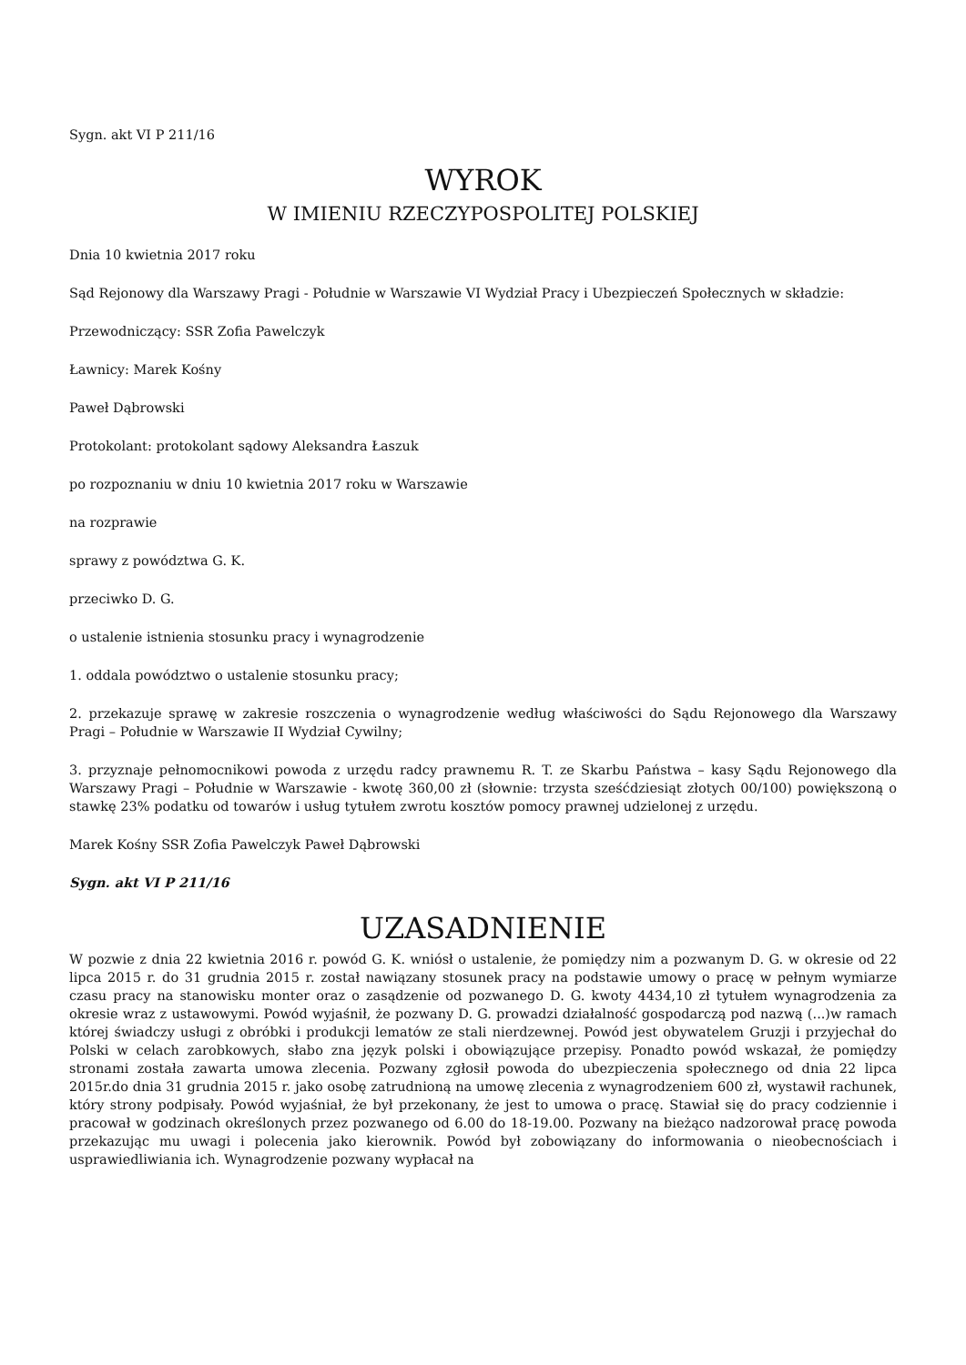Sygn. akt VI P 211/16
WYROK
W IMIENIU RZECZYPOSPOLITEJ POLSKIEJ
Dnia 10 kwietnia 2017 roku
Sąd Rejonowy dla Warszawy Pragi - Południe w Warszawie VI Wydział Pracy i Ubezpieczeń Społecznych w składzie:
Przewodniczący: SSR Zofia Pawelczyk
Ławnicy: Marek Kośny
Paweł Dąbrowski
Protokolant: protokolant sądowy Aleksandra Łaszuk
po rozpoznaniu w dniu 10 kwietnia 2017 roku w Warszawie
na rozprawie
sprawy z powództwa G. K.
przeciwko D. G.
o ustalenie istnienia stosunku pracy i wynagrodzenie
1. oddala powództwo o ustalenie stosunku pracy;
2. przekazuje sprawę w zakresie roszczenia o wynagrodzenie według właściwości do Sądu Rejonowego dla Warszawy Pragi – Południe w Warszawie II Wydział Cywilny;
3. przyznaje pełnomocnikowi powoda z urzędu radcy prawnemu R. T. ze Skarbu Państwa – kasy Sądu Rejonowego dla Warszawy Pragi – Południe w Warszawie - kwotę 360,00 zł (słownie: trzysta sześćdziesiąt złotych 00/100) powiększoną o stawkę 23% podatku od towarów i usług tytułem zwrotu kosztów pomocy prawnej udzielonej z urzędu.
Marek Kośny SSR Zofia Pawelczyk Paweł Dąbrowski
Sygn. akt VI P 211/16
UZASADNIENIE
W pozwie z dnia 22 kwietnia 2016 r. powód G. K. wniósł o ustalenie, że pomiędzy nim a pozwanym D. G. w okresie od 22 lipca 2015 r. do 31 grudnia 2015 r. został nawiązany stosunek pracy na podstawie umowy o pracę w pełnym wymiarze czasu pracy na stanowisku monter oraz o zasądzenie od pozwanego D. G. kwoty 4434,10 zł tytułem wynagrodzenia za okresie wraz z ustawowymi. Powód wyjaśnił, że pozwany D. G. prowadzi działalność gospodarczą pod nazwą (...)w ramach której świadczy usługi z obróbki i produkcji lematów ze stali nierdzewnej. Powód jest obywatelem Gruzji i przyjechał do Polski w celach zarobkowych, słabo zna język polski i obowiązujące przepisy. Ponadto powód wskazał, że pomiędzy stronami została zawarta umowa zlecenia. Pozwany zgłosił powoda do ubezpieczenia społecznego od dnia 22 lipca 2015r.do dnia 31 grudnia 2015 r. jako osobę zatrudnioną na umowę zlecenia z wynagrodzeniem 600 zł, wystawił rachunek, który strony podpisały. Powód wyjaśniał, że był przekonany, że jest to umowa o pracę. Stawiał się do pracy codziennie i pracował w godzinach określonych przez pozwanego od 6.00 do 18-19.00. Pozwany na bieżąco nadzorował pracę powoda przekazując mu uwagi i polecenia jako kierownik. Powód był zobowiązany do informowania o nieobecnościach i usprawiedliwiania ich. Wynagrodzenie pozwany wypłacał na